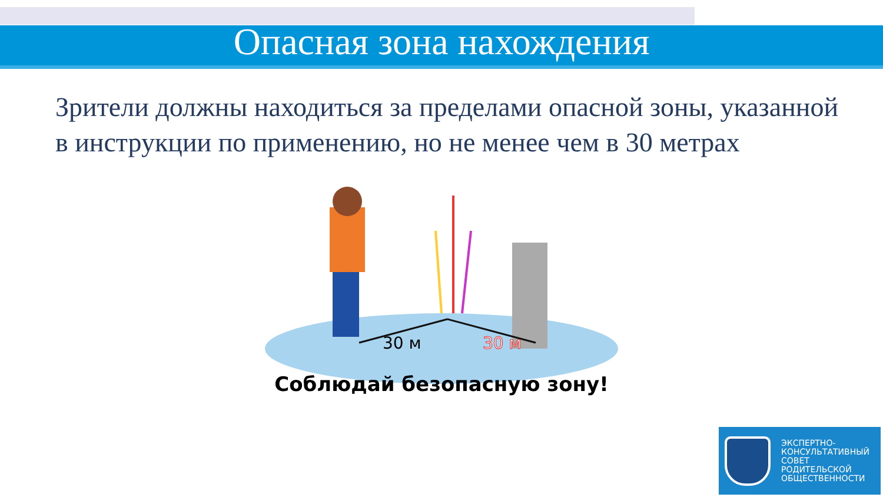Опасная зона нахождения
Зрители должны находиться за пределами опасной зоны, указанной в инструкции по применению, но не менее чем в 30 метрах
30 м
30 м
Соблюдай безопасную зону!
ЭКСПЕРТНО-
КОНСУЛЬТАТИВНЫЙ
СОВЕТ
РОДИТЕЛЬСКОЙ
ОБЩЕСТВЕННОСТИ